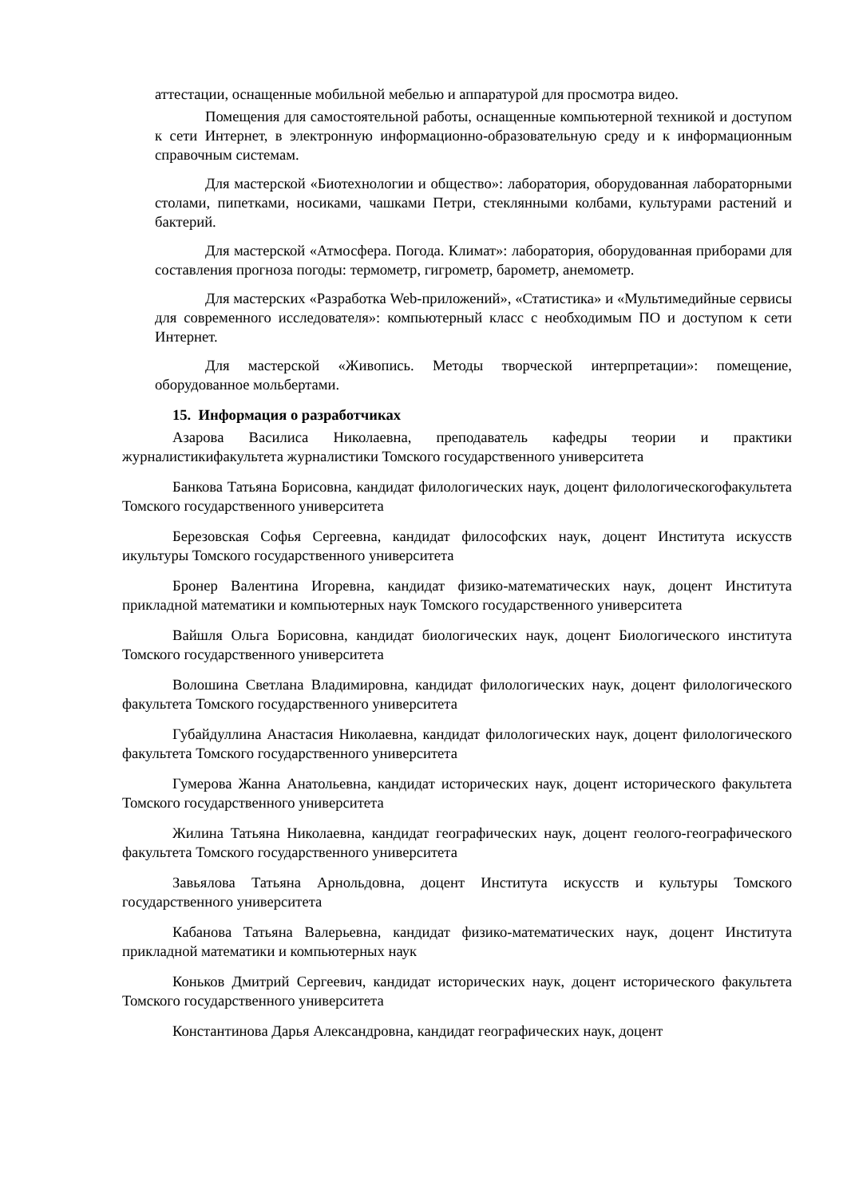аттестации, оснащенные мобильной мебелью и аппаратурой для просмотра видео.
Помещения для самостоятельной работы, оснащенные компьютерной техникой и доступом к сети Интернет, в электронную информационно-образовательную среду и к информационным справочным системам.
Для мастерской «Биотехнологии и общество»: лаборатория, оборудованная лабораторными столами, пипетками, носиками, чашками Петри, стеклянными колбами, культурами растений и бактерий.
Для мастерской «Атмосфера. Погода. Климат»: лаборатория, оборудованная приборами для составления прогноза погоды: термометр, гигрометр, барометр, анемометр.
Для мастерских «Разработка Web-приложений», «Статистика» и «Мультимедийные сервисы для современного исследователя»: компьютерный класс с необходимым ПО и доступом к сети Интернет.
Для мастерской «Живопись. Методы творческой интерпретации»: помещение, оборудованное мольбертами.
15. Информация о разработчиках
Азарова Василиса Николаевна, преподаватель кафедры теории и практики журналистикифакультета журналистики Томского государственного университета
Банкова Татьяна Борисовна, кандидат филологических наук, доцент филологическогофакультета Томского государственного университета
Березовская Софья Сергеевна, кандидат философских наук, доцент Института искусств икультуры Томского государственного университета
Бронер Валентина Игоревна, кандидат физико-математических наук, доцент Института прикладной математики и компьютерных наук Томского государственного университета
Вайшля Ольга Борисовна, кандидат биологических наук, доцент Биологического института Томского государственного университета
Волошина Светлана Владимировна, кандидат филологических наук, доцент филологического факультета Томского государственного университета
Губайдуллина Анастасия Николаевна, кандидат филологических наук, доцент филологического факультета Томского государственного университета
Гумерова Жанна Анатольевна, кандидат исторических наук, доцент исторического факультета Томского государственного университета
Жилина Татьяна Николаевна, кандидат географических наук, доцент геолого-географического факультета Томского государственного университета
Завьялова Татьяна Арнольдовна, доцент Института искусств и культуры Томского государственного университета
Кабанова Татьяна Валерьевна, кандидат физико-математических наук, доцент Института прикладной математики и компьютерных наук
Коньков Дмитрий Сергеевич, кандидат исторических наук, доцент исторического факультета Томского государственного университета
Константинова Дарья Александровна, кандидат географических наук, доцент